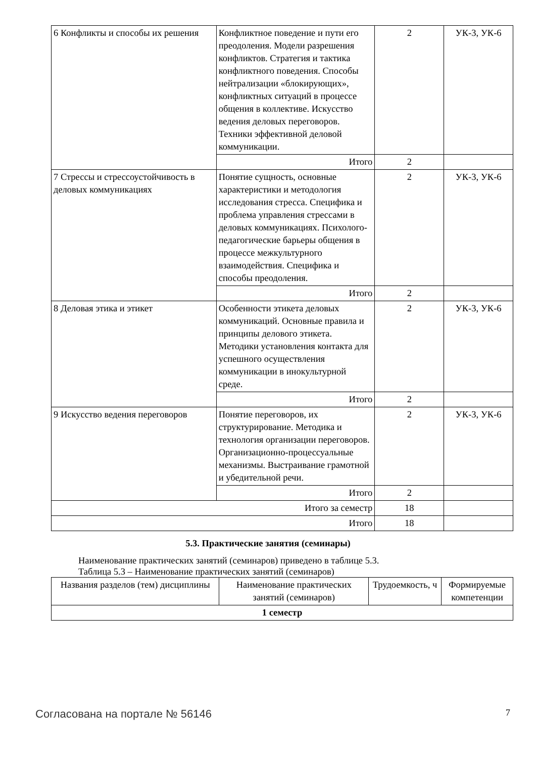| 6 Конфликты и способы их решения | Конфликтное поведение и пути его преодоления. Модели разрешения конфликтов. Стратегия и тактика конфликтного поведения. Способы нейтрализации «блокирующих», конфликтных ситуаций в процессе общения в коллективе. Искусство ведения деловых переговоров. Техники эффективной деловой коммуникации. | 2 | УК-3, УК-6 |
| | Итого | 2 | |
| 7 Стрессы и стрессоустойчивость в деловых коммуникациях | Понятие сущность, основные характеристики и методология исследования стресса. Специфика и проблема управления стрессами в деловых коммуникациях. Психолого-педагогические барьеры общения в процессе межкультурного взаимодействия. Специфика и способы преодоления. | 2 | УК-3, УК-6 |
| | Итого | 2 | |
| 8 Деловая этика и этикет | Особенности этикета деловых коммуникаций. Основные правила и принципы делового этикета. Методики установления контакта для успешного осуществления коммуникации в инокультурной среде. | 2 | УК-3, УК-6 |
| | Итого | 2 | |
| 9 Искусство ведения переговоров | Понятие переговоров, их структурирование. Методика и технология организации переговоров. Организационно-процессуальные механизмы. Выстраивание грамотной и убедительной речи. | 2 | УК-3, УК-6 |
| | Итого | 2 | |
| Итого за семестр | | 18 | |
| Итого | | 18 | |
5.3. Практические занятия (семинары)
Наименование практических занятий (семинаров) приведено в таблице 5.3.
Таблица 5.3 – Наименование практических занятий (семинаров)
| Названия разделов (тем) дисциплины | Наименование практических занятий (семинаров) | Трудоемкость, ч | Формируемые компетенции |
| --- | --- | --- | --- |
| 1 семестр | | | |
Согласована на портале № 56146 7